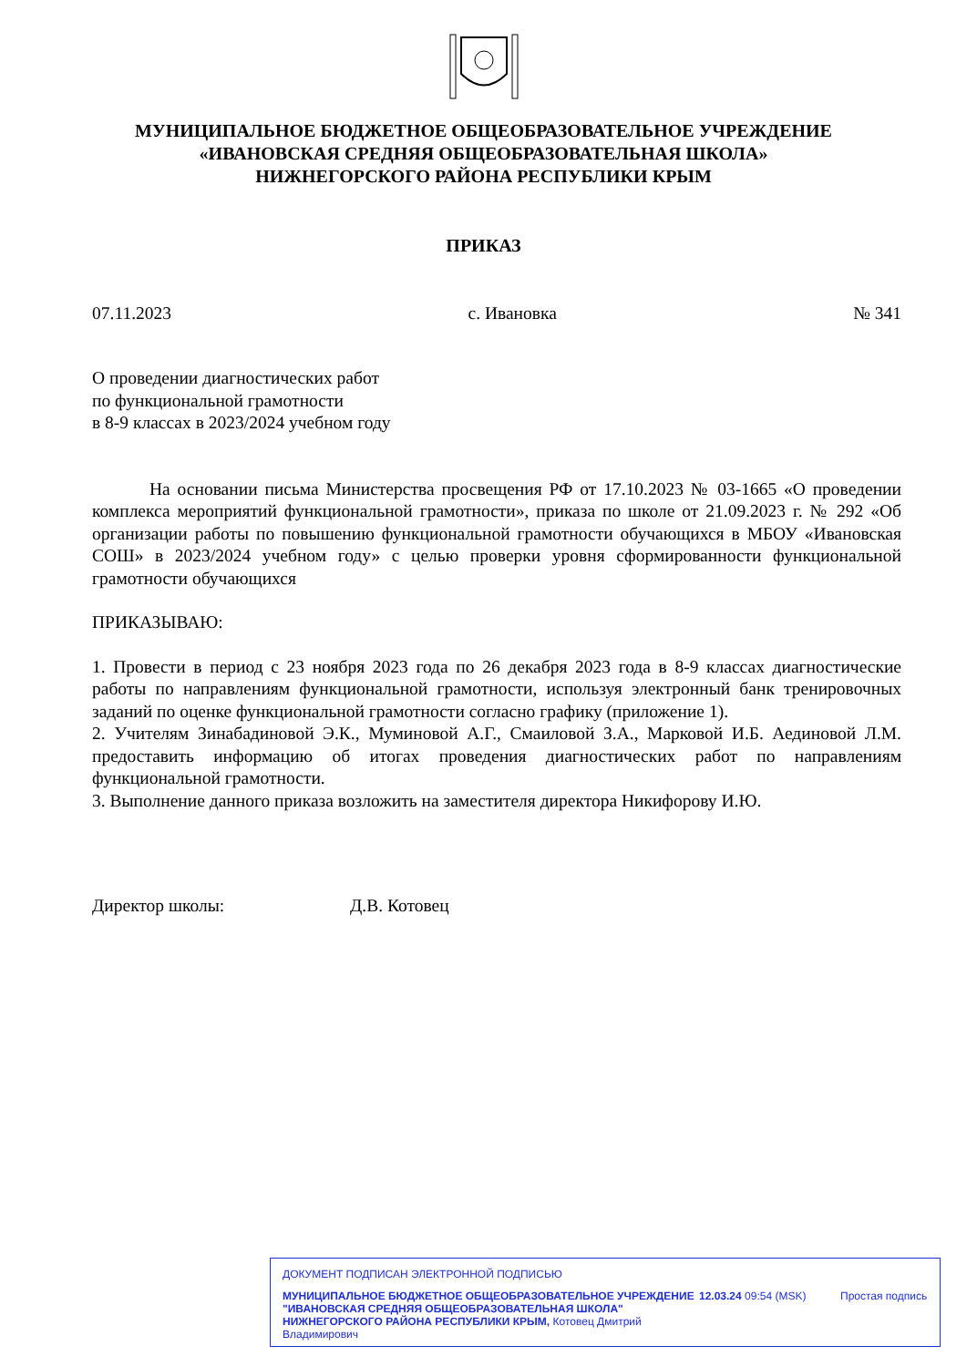МУНИЦИПАЛЬНОЕ БЮДЖЕТНОЕ ОБЩЕОБРАЗОВАТЕЛЬНОЕ УЧРЕЖДЕНИЕ
«ИВАНОВСКАЯ СРЕДНЯЯ ОБЩЕОБРАЗОВАТЕЛЬНАЯ ШКОЛА»
НИЖНЕГОРСКОГО РАЙОНА РЕСПУБЛИКИ КРЫМ
ПРИКАЗ
07.11.2023 с. Ивановка № 341
О проведении диагностических работ
по функциональной грамотности
в 8-9 классах в 2023/2024 учебном году
На основании письма Министерства просвещения РФ от 17.10.2023 № 03-1665 «О проведении комплекса мероприятий функциональной грамотности», приказа по школе от 21.09.2023 г. № 292 «Об организации работы по повышению функциональной грамотности обучающихся в МБОУ «Ивановская СОШ» в 2023/2024 учебном году» с целью проверки уровня сформированности функциональной грамотности обучающихся
ПРИКАЗЫВАЮ:
1. Провести в период с 23 ноября 2023 года по 26 декабря 2023 года в 8-9 классах диагностические работы по направлениям функциональной грамотности, используя электронный банк тренировочных заданий по оценке функциональной грамотности согласно графику (приложение 1).
2. Учителям Зинабадиновой Э.К., Муминовой А.Г., Смаиловой З.А., Марковой И.Б. Аединовой Л.М. предоставить информацию об итогах проведения диагностических работ по направлениям функциональной грамотности.
3. Выполнение данного приказа возложить на заместителя директора Никифорову И.Ю.
Директор школы: Д.В. Котовец
ДОКУМЕНТ ПОДПИСАН ЭЛЕКТРОННОЙ ПОДПИСЬЮ
МУНИЦИПАЛЬНОЕ БЮДЖЕТНОЕ ОБЩЕОБРАЗОВАТЕЛЬНОЕ УЧРЕЖДЕНИЕ "ИВАНОВСКАЯ СРЕДНЯЯ ОБЩЕОБРАЗОВАТЕЛЬНАЯ ШКОЛА" НИЖНЕГОРСКОГО РАЙОНА РЕСПУБЛИКИ КРЫМ, Котовец Дмитрий Владимирович
12.03.24 09:54 (MSK) Простая подпись